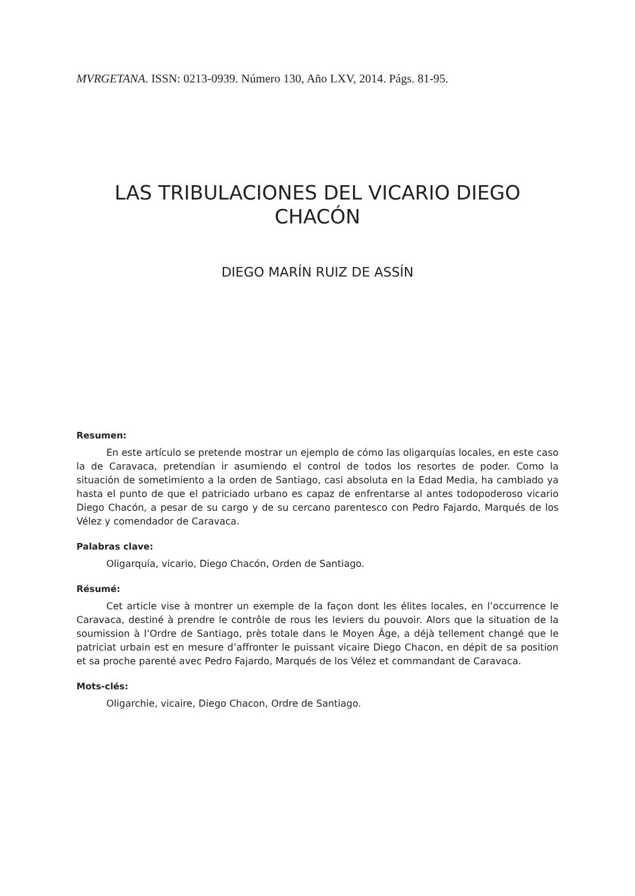MVRGETANA. ISSN: 0213-0939. Número 130, Año LXV, 2014. Págs. 81-95.
LAS TRIBULACIONES DEL VICARIO DIEGO
CHACÓN
DIEGO MARÍN RUIZ DE ASSÍN
Resumen:
En este artículo se pretende mostrar un ejemplo de cómo las oligarquías locales, en este caso la de Caravaca, pretendían ir asumiendo el control de todos los resortes de poder. Como la situación de sometimiento a la orden de Santiago, casi absoluta en la Edad Media, ha cambiado ya hasta el punto de que el patriciado urbano es capaz de enfrentarse al antes todopoderoso vicario Diego Chacón, a pesar de su cargo y de su cercano parentesco con Pedro Fajardo, Marqués de los Vélez y comendador de Caravaca.
Palabras clave:
Oligarquía, vicario, Diego Chacón, Orden de Santiago.
Résumé:
Cet article vise à montrer un exemple de la façon dont les élites locales, en l’occurrence le Caravaca, destiné à prendre le contrôle de rous les leviers du pouvoir. Alors que la situation de la soumission à l’Ordre de Santiago, près totale dans le Moyen Âge, a déjà tellement changé que le patriciat urbain est en mesure d’affronter le puissant vicaire Diego Chacon, en dépit de sa position et sa proche parenté avec Pedro Fajardo, Marqués de los Vélez et commandant de Caravaca.
Mots-clés:
Oligarchie, vicaire, Diego Chacon, Ordre de Santiago.